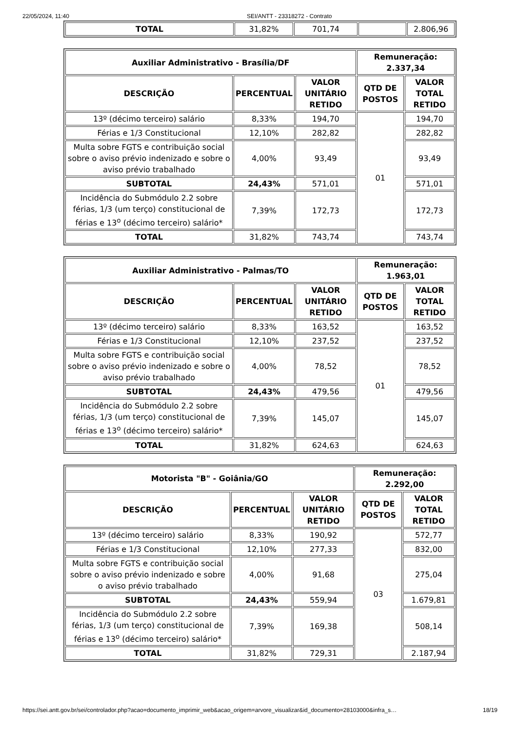22/05/2024, 11:40 SEI/ANTT - 23318272 - Contrato
| TOTAL | 31,82% | 701,74 | | 2.806,96 |
| Auxiliar Administrativo - Brasília/DF | | | Remuneração: 2.337,34 | |
| --- | --- | --- | --- | --- |
| DESCRIÇÃO | PERCENTUAL | VALOR UNITÁRIO RETIDO | QTD DE POSTOS | VALOR TOTAL RETIDO |
| 13º (décimo terceiro) salário | 8,33% | 194,70 | 01 | 194,70 |
| Férias e 1/3 Constitucional | 12,10% | 282,82 | | 282,82 |
| Multa sobre FGTS e contribuição social sobre o aviso prévio indenizado e sobre o aviso prévio trabalhado | 4,00% | 93,49 | | 93,49 |
| SUBTOTAL | 24,43% | 571,01 | | 571,01 |
| Incidência do Submódulo 2.2 sobre férias, 1/3 (um terço) constitucional de férias e 13<sup>o</sup> (décimo terceiro) salário* | 7,39% | 172,73 | | 172,73 |
| TOTAL | 31,82% | 743,74 | | 743,74 |
| Auxiliar Administrativo - Palmas/TO | | | Remuneração: 1.963,01 | |
| --- | --- | --- | --- | --- |
| DESCRIÇÃO | PERCENTUAL | VALOR UNITÁRIO RETIDO | QTD DE POSTOS | VALOR TOTAL RETIDO |
| 13º (décimo terceiro) salário | 8,33% | 163,52 | 01 | 163,52 |
| Férias e 1/3 Constitucional | 12,10% | 237,52 | | 237,52 |
| Multa sobre FGTS e contribuição social sobre o aviso prévio indenizado e sobre o aviso prévio trabalhado | 4,00% | 78,52 | | 78,52 |
| SUBTOTAL | 24,43% | 479,56 | | 479,56 |
| Incidência do Submódulo 2.2 sobre férias, 1/3 (um terço) constitucional de férias e 13<sup>o</sup> (décimo terceiro) salário* | 7,39% | 145,07 | | 145,07 |
| TOTAL | 31,82% | 624,63 | | 624,63 |
| Motorista "B" - Goiânia/GO | | | Remuneração: 2.292,00 | |
| --- | --- | --- | --- | --- |
| DESCRIÇÃO | PERCENTUAL | VALOR UNITÁRIO RETIDO | QTD DE POSTOS | VALOR TOTAL RETIDO |
| 13º (décimo terceiro) salário | 8,33% | 190,92 | 03 | 572,77 |
| Férias e 1/3 Constitucional | 12,10% | 277,33 | | 832,00 |
| Multa sobre FGTS e contribuição social sobre o aviso prévio indenizado e sobre o aviso prévio trabalhado | 4,00% | 91,68 | | 275,04 |
| SUBTOTAL | 24,43% | 559,94 | | 1.679,81 |
| Incidência do Submódulo 2.2 sobre férias, 1/3 (um terço) constitucional de férias e 13<sup>o</sup> (décimo terceiro) salário* | 7,39% | 169,38 | | 508,14 |
| TOTAL | 31,82% | 729,31 | | 2.187,94 |
https://sei.antt.gov.br/sei/controlador.php?acao=documento_imprimir_web&acao_origem=arvore_visualizar&id_documento=28103000&infra_s… 18/19